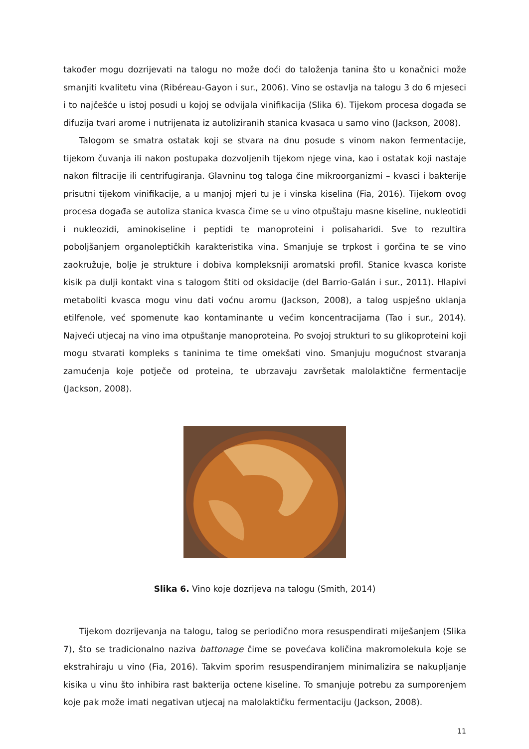također mogu dozrijevati na talogu no može doći do taloženja tanina što u konačnici može smanjiti kvalitetu vina (Ribéreau-Gayon i sur., 2006). Vino se ostavlja na talogu 3 do 6 mjeseci i to najčešće u istoj posudi u kojoj se odvijala vinifikacija (Slika 6). Tijekom procesa događa se difuzija tvari arome i nutrijenata iz autoliziranih stanica kvasaca u samo vino (Jackson, 2008).
Talogom se smatra ostatak koji se stvara na dnu posude s vinom nakon fermentacije, tijekom čuvanja ili nakon postupaka dozvoljenih tijekom njege vina, kao i ostatak koji nastaje nakon filtracije ili centrifugiranja. Glavninu tog taloga čine mikroorganizmi – kvasci i bakterije prisutni tijekom vinifikacije, a u manjoj mjeri tu je i vinska kiselina (Fia, 2016). Tijekom ovog procesa događa se autoliza stanica kvasca čime se u vino otpuštaju masne kiseline, nukleotidi i nukleozidi, aminokiseline i peptidi te manoproteini i polisaharidi. Sve to rezultira poboljšanjem organoleptičkih karakteristika vina. Smanjuje se trpkost i gorčina te se vino zaokružuje, bolje je strukture i dobiva kompleksniji aromatski profil. Stanice kvasca koriste kisik pa dulji kontakt vina s talogom štiti od oksidacije (del Barrio-Galán i sur., 2011). Hlapivi metaboliti kvasca mogu vinu dati voćnu aromu (Jackson, 2008), a talog uspješno uklanja etilfenole, već spomenute kao kontaminante u većim koncentracijama (Tao i sur., 2014). Najveći utjecaj na vino ima otpuštanje manoproteina. Po svojoj strukturi to su glikoproteini koji mogu stvarati kompleks s taninima te time omekšati vino. Smanjuju mogućnost stvaranja zamućenja koje potječe od proteina, te ubrzavaju završetak malolaktične fermentacije (Jackson, 2008).
Slika 6. Vino koje dozrijeva na talogu (Smith, 2014)
Tijekom dozrijevanja na talogu, talog se periodično mora resuspendirati miješanjem (Slika 7), što se tradicionalno naziva battonage čime se povećava količina makromolekula koje se ekstrahiraju u vino (Fia, 2016). Takvim sporim resuspendiranjem minimalizira se nakupljanje kisika u vinu što inhibira rast bakterija octene kiseline. To smanjuje potrebu za sumporenjem koje pak može imati negativan utjecaj na malolaktičku fermentaciju (Jackson, 2008).
11